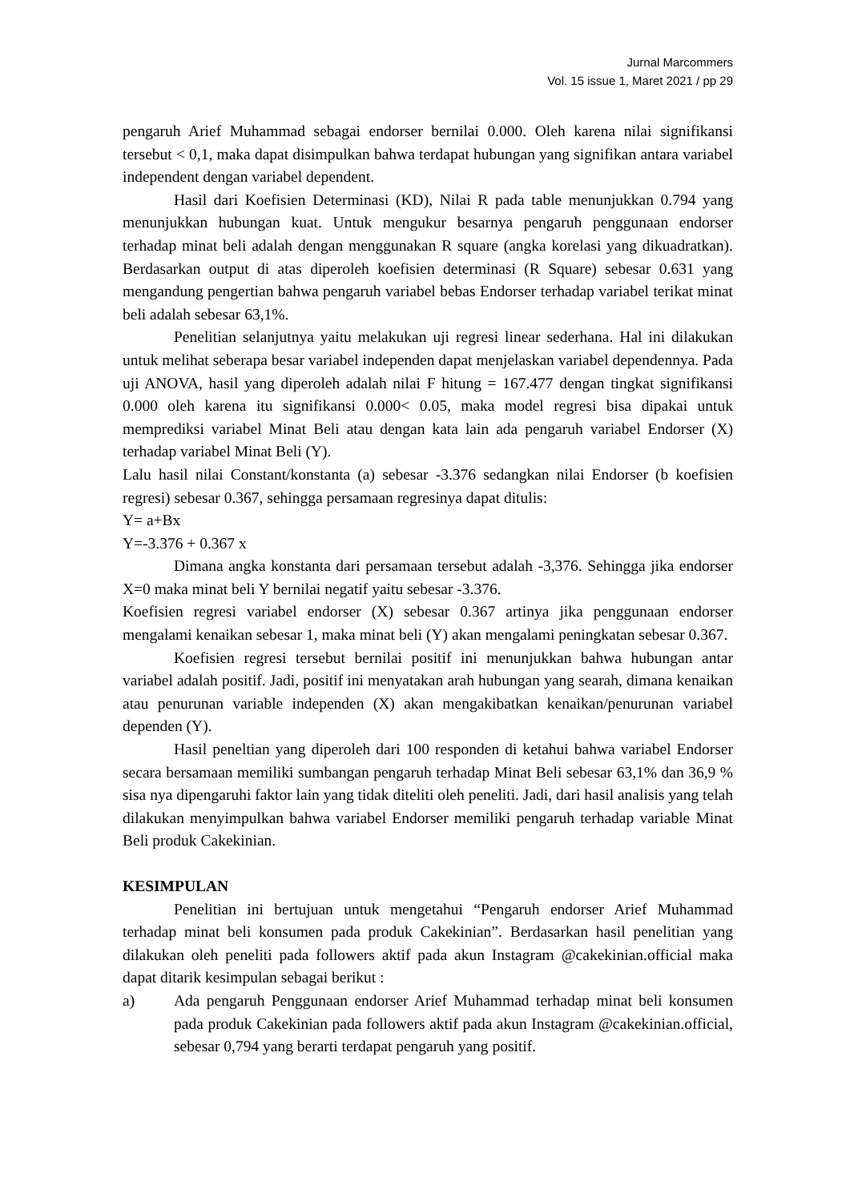Jurnal Marcommers
Vol. 15 issue 1, Maret 2021 / pp 29
pengaruh Arief Muhammad sebagai endorser bernilai 0.000. Oleh karena nilai signifikansi tersebut < 0,1, maka dapat disimpulkan bahwa terdapat hubungan yang signifikan antara variabel independent dengan variabel dependent.
Hasil dari Koefisien Determinasi (KD), Nilai R pada table menunjukkan 0.794 yang menunjukkan hubungan kuat. Untuk mengukur besarnya pengaruh penggunaan endorser terhadap minat beli adalah dengan menggunakan R square (angka korelasi yang dikuadratkan). Berdasarkan output di atas diperoleh koefisien determinasi (R Square) sebesar 0.631 yang mengandung pengertian bahwa pengaruh variabel bebas Endorser terhadap variabel terikat minat beli adalah sebesar 63,1%.
Penelitian selanjutnya yaitu melakukan uji regresi linear sederhana. Hal ini dilakukan untuk melihat seberapa besar variabel independen dapat menjelaskan variabel dependennya. Pada uji ANOVA, hasil yang diperoleh adalah nilai F hitung = 167.477 dengan tingkat signifikansi 0.000 oleh karena itu signifikansi 0.000< 0.05, maka model regresi bisa dipakai untuk memprediksi variabel Minat Beli atau dengan kata lain ada pengaruh variabel Endorser (X) terhadap variabel Minat Beli (Y).
Lalu hasil nilai Constant/konstanta (a) sebesar -3.376 sedangkan nilai Endorser (b koefisien regresi) sebesar 0.367, sehingga persamaan regresinya dapat ditulis:
Y= a+Bx
Y=-3.376 + 0.367 x
Dimana angka konstanta dari persamaan tersebut adalah -3,376. Sehingga jika endorser X=0 maka minat beli Y bernilai negatif yaitu sebesar -3.376.
Koefisien regresi variabel endorser (X) sebesar 0.367 artinya jika penggunaan endorser mengalami kenaikan sebesar 1, maka minat beli (Y) akan mengalami peningkatan sebesar 0.367.
Koefisien regresi tersebut bernilai positif ini menunjukkan bahwa hubungan antar variabel adalah positif. Jadi, positif ini menyatakan arah hubungan yang searah, dimana kenaikan atau penurunan variable independen (X) akan mengakibatkan kenaikan/penurunan variabel dependen (Y).
Hasil peneltian yang diperoleh dari 100 responden di ketahui bahwa variabel Endorser secara bersamaan memiliki sumbangan pengaruh terhadap Minat Beli sebesar 63,1% dan 36,9 % sisa nya dipengaruhi faktor lain yang tidak diteliti oleh peneliti. Jadi, dari hasil analisis yang telah dilakukan menyimpulkan bahwa variabel Endorser memiliki pengaruh terhadap variable Minat Beli produk Cakekinian.
KESIMPULAN
Penelitian ini bertujuan untuk mengetahui “Pengaruh endorser Arief Muhammad terhadap minat beli konsumen pada produk Cakekinian”. Berdasarkan hasil penelitian yang dilakukan oleh peneliti pada followers aktif pada akun Instagram @cakekinian.official maka dapat ditarik kesimpulan sebagai berikut :
a) Ada pengaruh Penggunaan endorser Arief Muhammad terhadap minat beli konsumen pada produk Cakekinian pada followers aktif pada akun Instagram @cakekinian.official, sebesar 0,794 yang berarti terdapat pengaruh yang positif.